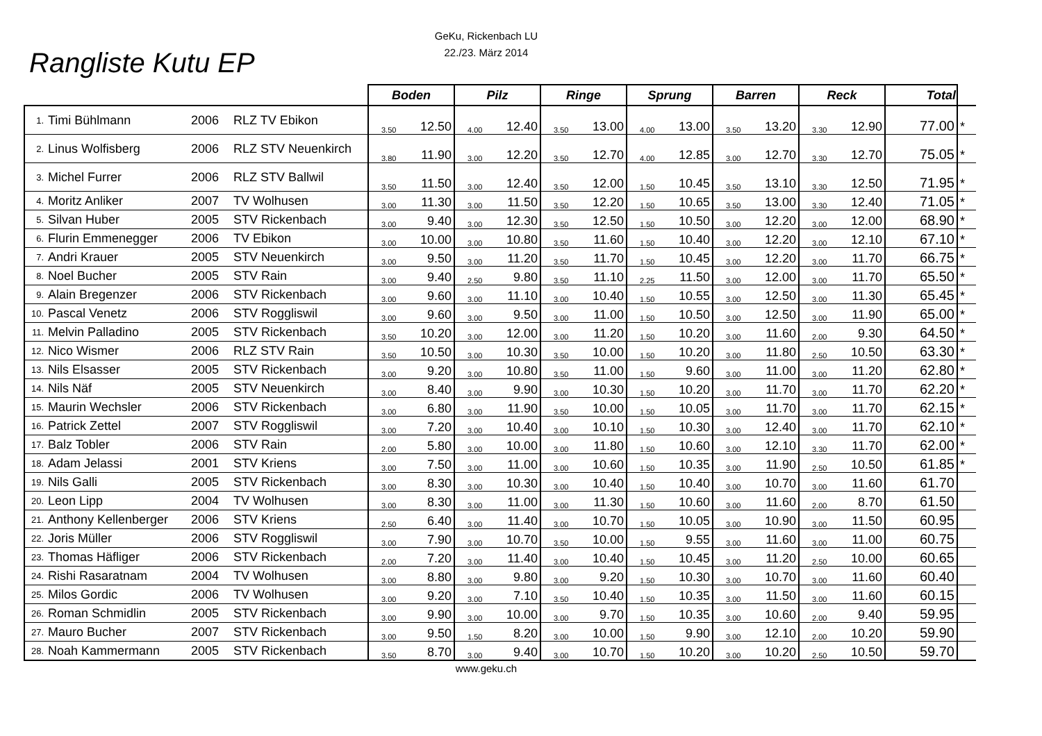GeKu, Rickenbach LU
22./23. März 2014
Rangliste Kutu EP
| | | | | Boden | | Pilz | | Ringe | | Sprung | | Barren | | Reck | | Total | |
| --- | --- | --- | --- | --- | --- | --- | --- | --- | --- | --- | --- | --- | --- | --- | --- | --- | --- |
| 1. | Timi Bühlmann | 2006 | RLZ TV Ebikon | 3.50 | 12.50 | 4.00 | 12.40 | 3.50 | 13.00 | 4.00 | 13.00 | 3.50 | 13.20 | 3.30 | 12.90 | 77.00 | * |
| 2. | Linus Wolfisberg | 2006 | RLZ STV Neuenkirch | 3.80 | 11.90 | 3.00 | 12.20 | 3.50 | 12.70 | 4.00 | 12.85 | 3.00 | 12.70 | 3.30 | 12.70 | 75.05 | * |
| 3. | Michel Furrer | 2006 | RLZ STV Ballwil | 3.50 | 11.50 | 3.00 | 12.40 | 3.50 | 12.00 | 1.50 | 10.45 | 3.50 | 13.10 | 3.30 | 12.50 | 71.95 | * |
| 4. | Moritz Anliker | 2007 | TV Wolhusen | 3.00 | 11.30 | 3.00 | 11.50 | 3.50 | 12.20 | 1.50 | 10.65 | 3.50 | 13.00 | 3.30 | 12.40 | 71.05 | * |
| 5. | Silvan Huber | 2005 | STV Rickenbach | 3.00 | 9.40 | 3.00 | 12.30 | 3.50 | 12.50 | 1.50 | 10.50 | 3.00 | 12.20 | 3.00 | 12.00 | 68.90 | * |
| 6. | Flurin Emmenegger | 2006 | TV Ebikon | 3.00 | 10.00 | 3.00 | 10.80 | 3.50 | 11.60 | 1.50 | 10.40 | 3.00 | 12.20 | 3.00 | 12.10 | 67.10 | * |
| 7. | Andri Krauer | 2005 | STV Neuenkirch | 3.00 | 9.50 | 3.00 | 11.20 | 3.50 | 11.70 | 1.50 | 10.45 | 3.00 | 12.20 | 3.00 | 11.70 | 66.75 | * |
| 8. | Noel Bucher | 2005 | STV Rain | 3.00 | 9.40 | 2.50 | 9.80 | 3.50 | 11.10 | 2.25 | 11.50 | 3.00 | 12.00 | 3.00 | 11.70 | 65.50 | * |
| 9. | Alain Bregenzer | 2006 | STV Rickenbach | 3.00 | 9.60 | 3.00 | 11.10 | 3.00 | 10.40 | 1.50 | 10.55 | 3.00 | 12.50 | 3.00 | 11.30 | 65.45 | * |
| 10. | Pascal Venetz | 2006 | STV Roggliswil | 3.00 | 9.60 | 3.00 | 9.50 | 3.00 | 11.00 | 1.50 | 10.50 | 3.00 | 12.50 | 3.00 | 11.90 | 65.00 | * |
| 11. | Melvin Palladino | 2005 | STV Rickenbach | 3.50 | 10.20 | 3.00 | 12.00 | 3.00 | 11.20 | 1.50 | 10.20 | 3.00 | 11.60 | 2.00 | 9.30 | 64.50 | * |
| 12. | Nico Wismer | 2006 | RLZ STV Rain | 3.50 | 10.50 | 3.00 | 10.30 | 3.50 | 10.00 | 1.50 | 10.20 | 3.00 | 11.80 | 2.50 | 10.50 | 63.30 | * |
| 13. | Nils Elsasser | 2005 | STV Rickenbach | 3.00 | 9.20 | 3.00 | 10.80 | 3.50 | 11.00 | 1.50 | 9.60 | 3.00 | 11.00 | 3.00 | 11.20 | 62.80 | * |
| 14. | Nils Näf | 2005 | STV Neuenkirch | 3.00 | 8.40 | 3.00 | 9.90 | 3.00 | 10.30 | 1.50 | 10.20 | 3.00 | 11.70 | 3.00 | 11.70 | 62.20 | * |
| 15. | Maurin Wechsler | 2006 | STV Rickenbach | 3.00 | 6.80 | 3.00 | 11.90 | 3.50 | 10.00 | 1.50 | 10.05 | 3.00 | 11.70 | 3.00 | 11.70 | 62.15 | * |
| 16. | Patrick Zettel | 2007 | STV Roggliswil | 3.00 | 7.20 | 3.00 | 10.40 | 3.00 | 10.10 | 1.50 | 10.30 | 3.00 | 12.40 | 3.00 | 11.70 | 62.10 | * |
| 17. | Balz Tobler | 2006 | STV Rain | 2.00 | 5.80 | 3.00 | 10.00 | 3.00 | 11.80 | 1.50 | 10.60 | 3.00 | 12.10 | 3.30 | 11.70 | 62.00 | * |
| 18. | Adam Jelassi | 2001 | STV Kriens | 3.00 | 7.50 | 3.00 | 11.00 | 3.00 | 10.60 | 1.50 | 10.35 | 3.00 | 11.90 | 2.50 | 10.50 | 61.85 | * |
| 19. | Nils Galli | 2005 | STV Rickenbach | 3.00 | 8.30 | 3.00 | 10.30 | 3.00 | 10.40 | 1.50 | 10.40 | 3.00 | 10.70 | 3.00 | 11.60 | 61.70 | |
| 20. | Leon Lipp | 2004 | TV Wolhusen | 3.00 | 8.30 | 3.00 | 11.00 | 3.00 | 11.30 | 1.50 | 10.60 | 3.00 | 11.60 | 2.00 | 8.70 | 61.50 | |
| 21. | Anthony Kellenberger | 2006 | STV Kriens | 2.50 | 6.40 | 3.00 | 11.40 | 3.00 | 10.70 | 1.50 | 10.05 | 3.00 | 10.90 | 3.00 | 11.50 | 60.95 | |
| 22. | Joris Müller | 2006 | STV Roggliswil | 3.00 | 7.90 | 3.00 | 10.70 | 3.50 | 10.00 | 1.50 | 9.55 | 3.00 | 11.60 | 3.00 | 11.00 | 60.75 | |
| 23. | Thomas Häfliger | 2006 | STV Rickenbach | 2.00 | 7.20 | 3.00 | 11.40 | 3.00 | 10.40 | 1.50 | 10.45 | 3.00 | 11.20 | 2.50 | 10.00 | 60.65 | |
| 24. | Rishi Rasaratnam | 2004 | TV Wolhusen | 3.00 | 8.80 | 3.00 | 9.80 | 3.00 | 9.20 | 1.50 | 10.30 | 3.00 | 10.70 | 3.00 | 11.60 | 60.40 | |
| 25. | Milos Gordic | 2006 | TV Wolhusen | 3.00 | 9.20 | 3.00 | 7.10 | 3.50 | 10.40 | 1.50 | 10.35 | 3.00 | 11.50 | 3.00 | 11.60 | 60.15 | |
| 26. | Roman Schmidlin | 2005 | STV Rickenbach | 3.00 | 9.90 | 3.00 | 10.00 | 3.00 | 9.70 | 1.50 | 10.35 | 3.00 | 10.60 | 2.00 | 9.40 | 59.95 | |
| 27. | Mauro Bucher | 2007 | STV Rickenbach | 3.00 | 9.50 | 1.50 | 8.20 | 3.00 | 10.00 | 1.50 | 9.90 | 3.00 | 12.10 | 2.00 | 10.20 | 59.90 | |
| 28. | Noah Kammermann | 2005 | STV Rickenbach | 3.50 | 8.70 | 3.00 | 9.40 | 3.00 | 10.70 | 1.50 | 10.20 | 3.00 | 10.20 | 2.50 | 10.50 | 59.70 | |
www.geku.ch